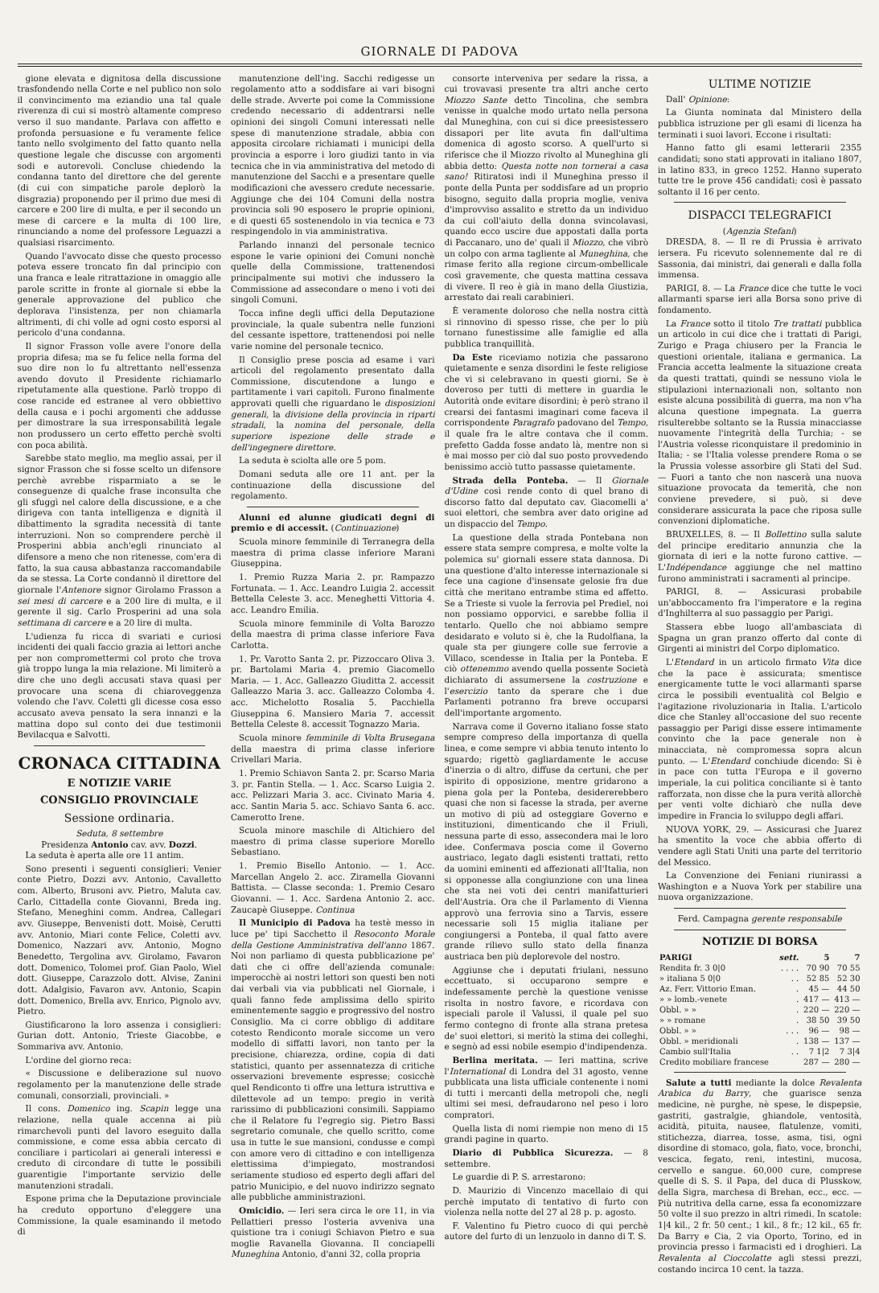GIORNALE DI PADOVA
gione elevata e dignitosa della discussione trasfondendo nella Corte e nel publico non solo il convincimento ma eziandio una tal quale riverenza di cui si mostrò altamente compreso verso il suo mandante. Parlava con affetto e profonda persuasione e fu veramente felice tanto nello svolgimento del fatto quanto nella questione legale che discusse con argomenti sodi e autorevoli. Concluse chiedendo la condanna tanto del direttore che del gerente (di cui con simpatiche parole deplorò la disgrazia) proponendo per il primo due mesi di carcere e 200 lire di multa, e per il secondo un mese di carcere e la multa di 100 lire, rinunciando a nome del professore Leguazzi a qualsiasi risarcimento.
Quando l'avvocato disse che questo processo poteva essere troncato fin dal principio con una franca e leale ritrattazione in omaggio alle parole scritte in fronte al giornale si ebbe la generale approvazione del publico che deplorava l'insistenza, per non chiamarla altrimenti, di chi volle ad ogni costo esporsi al pericolo d'una condanna.
Il signor Frasson volle avere l'onore della propria difesa; ma se fu felice nella forma del suo dire non lo fu altrettanto nell'essenza avendo dovuto il Presidente richiamarlo ripetutamente alla questione. Parlò troppo di cose rancide ed estranee al vero obbiettivo della causa e i pochi argomenti che addusse per dimostrare la sua irresponsabilità legale non produssero un certo effetto perchè svolti con poca abilità.
Sarebbe stato meglio, ma meglio assai, per il signor Frasson che si fosse scelto un difensore perchè avrebbe risparmiato a se le conseguenze di qualche frase inconsulta che gli sfuggì nel calore della discussione, e a che dirigeva con tanta intelligenza e dignità il dibattimento la sgradita necessità di tante interruzioni. Non so comprendere perchè il Prosperini abbia anch'egli rinunciato al difensore a meno che non ritenesse, com'era di fatto, la sua causa abbastanza raccomandabile da se stessa. La Corte condannò il direttore del giornale l'Antenore signor Girolamo Frasson a sei mesi di carcere e a 200 lire di multa, e il gerente il sig. Carlo Prosperini ad una sola settimana di carcere e a 20 lire di multa.
L'udienza fu ricca di svariati e curiosi incidenti dei quali faccio grazia ai lettori anche per non compromettermi col proto che trova già troppo lunga la mia relazione. Mi limiterò a dire che uno degli accusati stava quasi per provocare una scena di chiaroveggenza volendo che l'avv. Coletti gli dicesse cosa esso accusato aveva pensato la sera innanzi e la mattina dopo sul conto dei due testimonii Bevilacqua e Salvotti.
CRONACA CITTADINA
E NOTIZIE VARIE
CONSIGLIO PROVINCIALE
Sessione ordinaria.
Seduta, 8 settembre
Presidenza Antonio cav. avv. Dozzi.
La seduta è aperta alle ore 11 antim.
Sono presenti i seguenti consiglieri: Venier conte Pietro, Dozzi avv. Antonio, Cavalletto com. Alberto, Brusoni avv. Pietro, Maluta cav. Carlo, Cittadella conte Giovanni, Breda ing. Stefano, Meneghini comm. Andrea, Callegari avv. Giuseppe, Benvenisti dott. Moisè, Cerutti avv. Antonio, Miari conte Felice, Coletti avv. Domenico, Nazzari avv. Antonio, Mogno Benedetto, Tergolina avv. Girolamo, Favaron dott. Domenico, Tolomei prof. Gian Paolo, Wiel dott. Giuseppe, Carazzolo dott. Alvise, Zanini dott. Adalgisio, Favaron avv. Antonio, Scapin dott. Domenico, Brella avv. Enrico, Pignolo avv. Pietro.
Giustificarono la loro assenza i consiglieri: Gurian dott. Antonio, Trieste Giacobbe, e Sommariva avv. Antonio.
L'ordine del giorno reca:
« Discussione e deliberazione sul nuovo regolamento per la manutenzione delle strade comunali, consorziali, provinciali. »
Il cons. Domenico ing. Scapin legge una relazione, nella quale accenna ai più rimarchevoli punti del lavoro eseguito dalla commissione, e come essa abbia cercato di conciliare i particolari ai generali interessi e creduto di circondare di tutte le possibili guarentigie l'importante servizio delle manutenzioni stradali.
Espone prima che la Deputazione provinciale ha creduto opportuno d'eleggere una Commissione, la quale esaminando il metodo di
manutenzione dell'ing. Sacchi redigesse un regolamento atto a soddisfare ai vari bisogni delle strade. Avverte poi come la Commissione credendo necessario di addentrarsi nelle opinioni dei singoli Comuni interessati nelle spese di manutenzione stradale, abbia con apposita circolare richiamati i municipi della provincia a esporre i loro giudizi tanto in via tecnica che in via amministrativa del metodo di manutenzione del Sacchi e a presentare quelle modificazioni che avessero credute necessarie. Aggiunge che dei 104 Comuni della nostra provincia soli 90 esposero le proprie opinioni, e di questi 65 sostenendolo in via tecnica e 73 respingendolo in via amministrativa.
Parlando innanzi del personale tecnico espone le varie opinioni dei Comuni nonchè quelle della Commissione, trattenendosi principalmente sui motivi che indussero la Commissione ad assecondare o meno i voti dei singoli Comuni.
Tocca infine degli uffici della Deputazione provinciale, la quale subentra nelle funzioni del cessante ispettore, trattenendosi poi nelle varie nomine del personale tecnico.
Il Consiglio prese poscia ad esame i vari articoli del regolamento presentato dalla Commissione, discutendone a lungo e partitamente i vari capitoli. Furono finalmente approvati quelli che riguardano le disposizioni generali, la divisione della provincia in riparti stradali, la nomina del personale, della superiore ispezione delle strade e dell'ingegnere direttore.
La seduta è sciolta alle ore 5 pom.
Domani seduta alle ore 11 ant. per la continuazione della discussione del regolamento.
Alunni ed alunne giudicati degni di premio e di accessit. (Continuazione)
Scuola minore femminile di Terranegra della maestra di prima classe inferiore Marani Giuseppina.
1. Premio Ruzza Maria 2. pr. Rampazzo Fortunata. — 1. Acc. Leandro Luigia 2. accessit Bettella Celeste 3. acc. Meneghetti Vittoria 4. acc. Leandro Emilia.
Scuola minore femminile di Volta Barozzo della maestra di prima classe inferiore Fava Carlotta.
1. Pr. Varotto Santa 2. pr. Pizzoccaro Oliva 3. pr. Bartolami Maria 4. premio Giacomello Maria. — 1. Acc. Galleazzo Giuditta 2. accessit Galleazzo Maria 3. acc. Galleazzo Colomba 4. acc. Michelotto Rosalia 5. Pacchiella Giuseppina 6. Mansiero Maria 7. accessit Bettella Celeste 8. accessit Tognazzo Maria.
Scuola minore femminile di Volta Brusegana della maestra di prima classe inferiore Crivellari Maria.
1. Premio Schiavon Santa 2. pr. Scarso Maria 3. pr. Fantin Stella. — 1. Acc. Scarso Luigia 2. acc. Pelizzari Maria 3. acc. Civinato Maria 4. acc. Santin Maria 5. acc. Schiavo Santa 6. acc. Camerotto Irene.
Scuola minore maschile di Altichiero del maestro di prima classe superiore Morello Sebastiano.
1. Premio Bisello Antonio. — 1. Acc. Marcellan Angelo 2. acc. Ziramella Giovanni Battista. — Classe seconda: 1. Premio Cesaro Giovanni. — 1. Acc. Sardena Antonio 2. acc. Zaucapè Giuseppe. Continua
Il Municipio di Padova ha testè messo in luce pe' tipi Sacchetto il Resoconto Morale della Gestione Amministrativa dell'anno 1867. Noi non parliamo di questa pubblicazione pe' dati che ci offre dell'azienda comunale: imperocchè ai nostri lettori son questi ben noti dai verbali via via pubblicati nel Giornale, i quali fanno fede amplissima dello spirito eminentemente saggio e progressivo del nostro Consiglio. Ma ci corre obbligo di additare cotesto Rendiconto morale siccome un vero modello di siffatti lavori, non tanto per la precisione, chiarezza, ordine, copia di dati statistici, quanto per assennatezza di critiche osservazioni brevemente espresse; cosicchè quel Rendiconto ti offre una lettura istruttiva e dilettevole ad un tempo: pregio in verità rarissimo di pubblicazioni consimili. Sappiamo che il Relatore fu l'egregio sig. Pietro Bassi segretario comunale, che quello scritto, come usa in tutte le sue mansioni, condusse e compì con amore vero di cittadino e con intelligenza elettissima d'impiegato, mostrandosi seriamente studioso ed esperto degli affari del patrio Municipio, e del nuovo indirizzo segnato alle pubbliche amministrazioni.
Omicidio. — Ieri sera circa le ore 11, in via Pellattieri presso l'osteria avveniva una quistione tra i coniugi Schiavon Pietro e sua moglie Ravanella Giovanna. Il conciapelli Muneghina Antonio, d'anni 32, colla propria
consorte interveniva per sedare la rissa, a cui trovavasi presente tra altri anche certo Miozzo Sante detto Tincolina, che sembra venisse in qualche modo urtato nella persona dal Muneghina, con cui si dice preesistessero dissapori per lite avuta fin dall'ultima domenica di agosto scorso. A quell'urto si riferisce che il Miozzo rivolto al Muneghina gli abbia detto: Questa notte non tornerai a casa sano! Ritiratosi indi il Muneghina presso il ponte della Punta per soddisfare ad un proprio bisogno, seguito dalla propria moglie, veniva d'improvviso assalito e stretto da un individuo da cui coll'aiuto della donna svincolavasi, quando ecco uscire due appostati dalla porta di Paccanaro, uno de' quali il Miozzo, che vibrò un colpo con arma tagliente al Muneghina, che rimase ferito alla regione circum-ombellicale così gravemente, che questa mattina cessava di vivere. Il reo è già in mano della Giustizia, arrestato dai reali carabinieri.
È veramente doloroso che nella nostra città si rinnovino di spesso risse, che per lo più tornano funestissime alle famiglie ed alla pubblica tranquillità.
Da Este riceviamo notizia che passarono quietamente e senza disordini le feste religiose che vi si celebravano in questi giorni. Se è doveroso per tutti di mettere in guardia le Autorità onde evitare disordini; è però strano il crearsi dei fantasmi imaginari come faceva il corrispondente Paragrafo padovano del Tempo, il quale fra le altre contava che il comm. prefetto Gadda fosse andato là, mentre non si è mai mosso per ciò dal suo posto provvedendo benissimo acciò tutto passasse quietamente.
Strada della Ponteba. — Il Giornale d'Udine così rende conto di quel brano di discorso fatto dal deputato cav. Giacomelli a' suoi elettori, che sembra aver dato origine ad un dispaccio del Tempo.
La questione della strada Pontebana non essere stata sempre compresa, e molte volte la polemica su' giornali essere stata dannosa. Di una questione d'alto interesse internazionale si fece una cagione d'insensate gelosie fra due città che meritano entrambe stima ed affetto. Se a Trieste si vuole la ferrovia pel Prediel, noi non possiamo opporvici, e sarebbe follia il tentarlo. Quello che noi abbiamo sempre desidarato e voluto si è, che la Rudolfiana, la quale sta per giungere colle sue ferrovie a Villaco, scendesse in Italia per la Ponteba. E ciò ottenemmo avendo quella possente Società dichiarato di assumersene la costruzione e l'esercizio tanto da sperare che i due Parlamenti potranno fra breve occuparsi dell'importante argomento.
Narrava come il Governo italiano fosse stato sempre compreso della importanza di quella linea, e come sempre vi abbia tenuto intento lo sguardo; rigettò gagliardamente le accuse d'inerzia o di altro, diffuse da certuni, che per ispirito di opposizione, mentre gridarono a piena gola per la Ponteba, desidererebbero quasi che non si facesse la strada, per averne un motivo di più ad osteggiare Governo e instituzioni, dimenticando che il Friuli, nessuna parte di esso, assecondera mai le loro idee. Confermava poscia come il Governo austriaco, legato dagli esistenti trattati, retto da uomini eminenti ed affezionati all'Italia, non si opponesse alla congiunzione con una linea che sta nei voti dei centri manifatturieri dell'Austria. Ora che il Parlamento di Vienna approvò una ferrovia sino a Tarvis, essere necessarie soli 15 miglia italiane per congiungersi a Ponteba, il qual fatto avere grande rilievo sullo stato della finanza austriaca ben più deplorevole del nostro.
Aggiunse che i deputati friulani, nessuno eccettuato, si occuparono sempre e indefessamente perchè la questione venisse risolta in nostro favore, e ricordava con ispeciali parole il Valussi, il quale pel suo fermo contegno di fronte alla strana pretesa de' suoi elettori, si meritò la stima dei colleghi, e segnò ad essi nobile esempio d'indipendenza.
Berlina meritata. — Ieri mattina, scrive l'International di Londra del 31 agosto, venne pubblicata una lista ufficiale contenente i nomi di tutti i mercanti della metropoli che, negli ultimi sei mesi, defraudarono nel peso i loro compratori.
Quella lista di nomi riempie non meno di 15 grandi pagine in quarto.
Diario di Pubblica Sicurezza. — 8 settembre.
Le guardie di P. S. arrestarono:
D. Maurizio di Vincenzo macellaio di qui perchè imputato di tentativo di furto con violenza nella notte del 27 al 28 p. p. agosto.
F. Valentino fu Pietro cuoco di qui perchè autore del furto di un lenzuolo in danno di T. S.
ULTIME NOTIZIE
Dall' Opinione:
La Giunta nominata dal Ministero della pubblica istruzione per gli esami di licenza ha terminati i suoi lavori. Eccone i risultati:
Hanno fatto gli esami letterarii 2355 candidati; sono stati approvati in italiano 1807, in latino 833, in greco 1252. Hanno superato tutte tre le prove 456 candidati; così è passato soltanto il 16 per cento.
DISPACCI TELEGRAFICI
(Agenzia Stefani)
DRESDA, 8. — Il re di Prussia è arrivato iersera. Fu ricevuto solennemente dal re di Sassonia, dai ministri, dai generali e dalla folla immensa.
PARIGI, 8. — La France dice che tutte le voci allarmanti sparse ieri alla Borsa sono prive di fondamento.
La France sotto il titolo Tre trattati pubblica un articolo in cui dice che i trattati di Parigi, Zurigo e Praga chiusero per la Francia le questioni orientale, italiana e germanica. La Francia accetta lealmente la situazione creata da questi trattati, quindi se nessuno viola le stipulazioni internazionali non, soltanto non esiste alcuna possibilità di guerra, ma non v'ha alcuna questione impegnata. La guerra risulterebbe soltanto se la Russia minacciasse nuovamente l'integrità della Turchia; - se l'Austria volesse riconquistare il predominio in Italia; - se l'Italia volesse prendere Roma o se la Prussia volesse assorbire gli Stati del Sud. — Fuori a tanto che non nascerà una nuova situazione provocata da temerità, che non conviene prevedere, si può, si deve considerare assicurata la pace che riposa sulle convenzioni diplomatiche.
BRUXELLES, 8. — Il Bollettino sulla salute del principe ereditario annunzia che la giornata di ieri e la notte furono cattive. — L'Indépendance aggiunge che nel mattino furono amministrati i sacramenti al principe.
PARIGI, 8. — Assicurasi probabile un'abboccamento fra l'imperatore e la regina d'Inghilterra al suo passaggio per Parigi.
Stassera ebbe luogo all'ambasciata di Spagna un gran pranzo offerto dal conte di Girgenti ai ministri del Corpo diplomatico.
L'Etendard in un articolo firmato Vita dice che la pace è assicurata; smentisce energicamente tutte le voci allarmanti sparse circa le possibili eventualità col Belgio e l'agitazione rivoluzionaria in Italia. L'articolo dice che Stanley all'occasione del suo recente passaggio per Parigi disse essere intimamente convinto che la pace generale non è minacciata, nè compromessa sopra alcun punto. — L'Etendard conchiude dicendo: Si è in pace con tutta l'Europa e il governo imperiale, la cui politica conciliante si è tanto rafforzata, non disse che la pura verità allorchè per venti volte dichiarò che nulla deve impedire in Francia lo sviluppo degli affari.
NUOVA YORK, 29. — Assicurasi che Juarez ha smentito la voce che abbia offerto di vendere agli Stati Uniti una parte del territorio del Messico.
La Convenzione dei Feniani riunirassi a Washington e a Nuova York per stabilire una nuova organizzazione.
Ferd. Campagna gerente responsabile
NOTIZIE DI BORSA
| PARIGI | sett. | 5 | 7 |
| --- | --- | --- | --- |
| Rendita fr. 3 0/0 | . . . . | 70 90 | 70 55 |
| » italiana 5 0/0 | . . | 52 85 | 52 30 |
| Az. Ferr. Vittorio Eman. | . | 45 — | 44 50 |
| » » lomb.-venete | . | 417 — | 413 — |
| Obbl. » » | . | 220 — | 220 — |
| » » romane | . | 38 50 | 39 50 |
| Obbl. » » | . . . | 96 — | 98 — |
| Obbl. » meridionali | . | 138 — | 137 — |
| Cambio sull'Italia | . . | 7 1/2 | 7 3/4 |
| Credito mobiliare francese | | 287 — | 280 — |
Salute a tutti mediante la dolce Revalenta Arabica du Barry, che guarisce senza medicine, nè purghe, nè spese, le dispepsie, gastriti, gastralgie, ghiandole, ventosità, acidità, pituita, nausee, flatulenze, vomiti, stitichezza, diarrea, tosse, asma, tisi, ogni disordine di stomaco, gola, fiato, voce, bronchi, vescica, fegato, reni, intestini, mucosa, cervello e sangue. 60,000 cure, comprese quelle di S. S. il Papa, del duca di Plusskow, della Sigra, marchesa di Brehan, ecc., ecc. — Più nutritiva della carne, essa fa economizzare 50 volte il suo prezzo in altri rimedi. In scatole: 1|4 kil., 2 fr. 50 cent.; 1 kil., 8 fr.; 12 kil., 65 fr. Da Barry e Cia, 2 via Oporto, Torino, ed in provincia presso i farmacisti ed i droghieri. La Revalenta al Cioccolatte agli stessi prezzi, costando incirca 10 cent. la tazza.